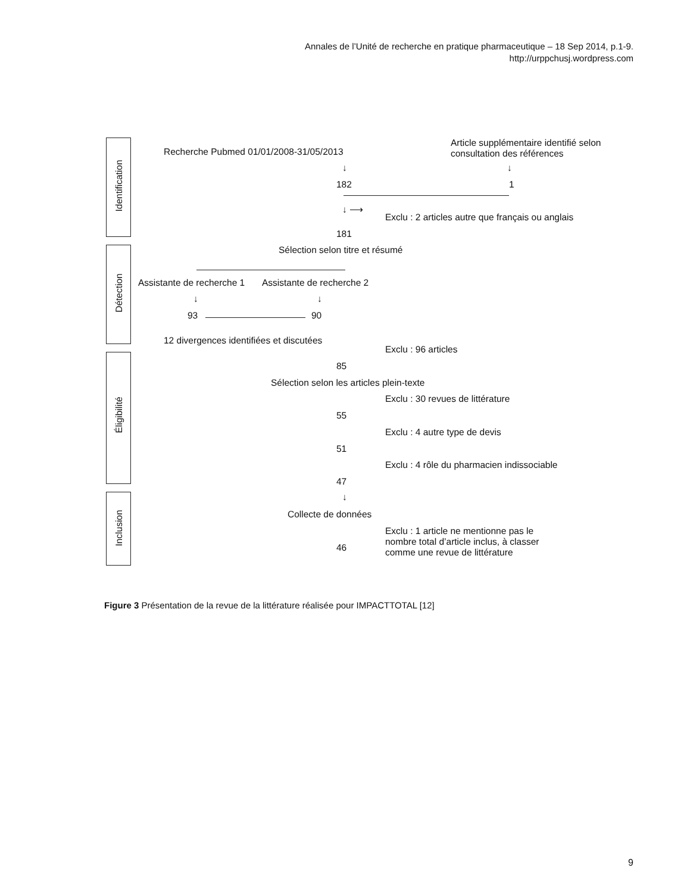Annales de l’Unité de recherche en pratique pharmaceutique – 18 Sep 2014, p.1-9.
http://urppchusj.wordpress.com
Identification
Détection
Éligibilité
Inclusion
Recherche Pubmed 01/01/2008-31/05/2013
Article supplémentaire identifié selon
consultation des références
↓ ↓
182 1
↓ ⟶
Exclu : 2 articles autre que français ou anglais
181
Sélection selon titre et résumé
Assistante de recherche 1 Assistante de recherche 2
↓ ↓
93 90
12 divergences identifiées et discutées
Exclu : 96 articles
85
Sélection selon les articles plein-texte
Exclu : 30 revues de littérature
55
Exclu : 4 autre type de devis
51
Exclu : 4 rôle du pharmacien indissociable
47
↓
Collecte de données
Exclu : 1 article ne mentionne pas le
nombre total d’article inclus, à classer
comme une revue de littérature
46
Figure 3 Présentation de la revue de la littérature réalisée pour IMPACTTOTAL [12]
9